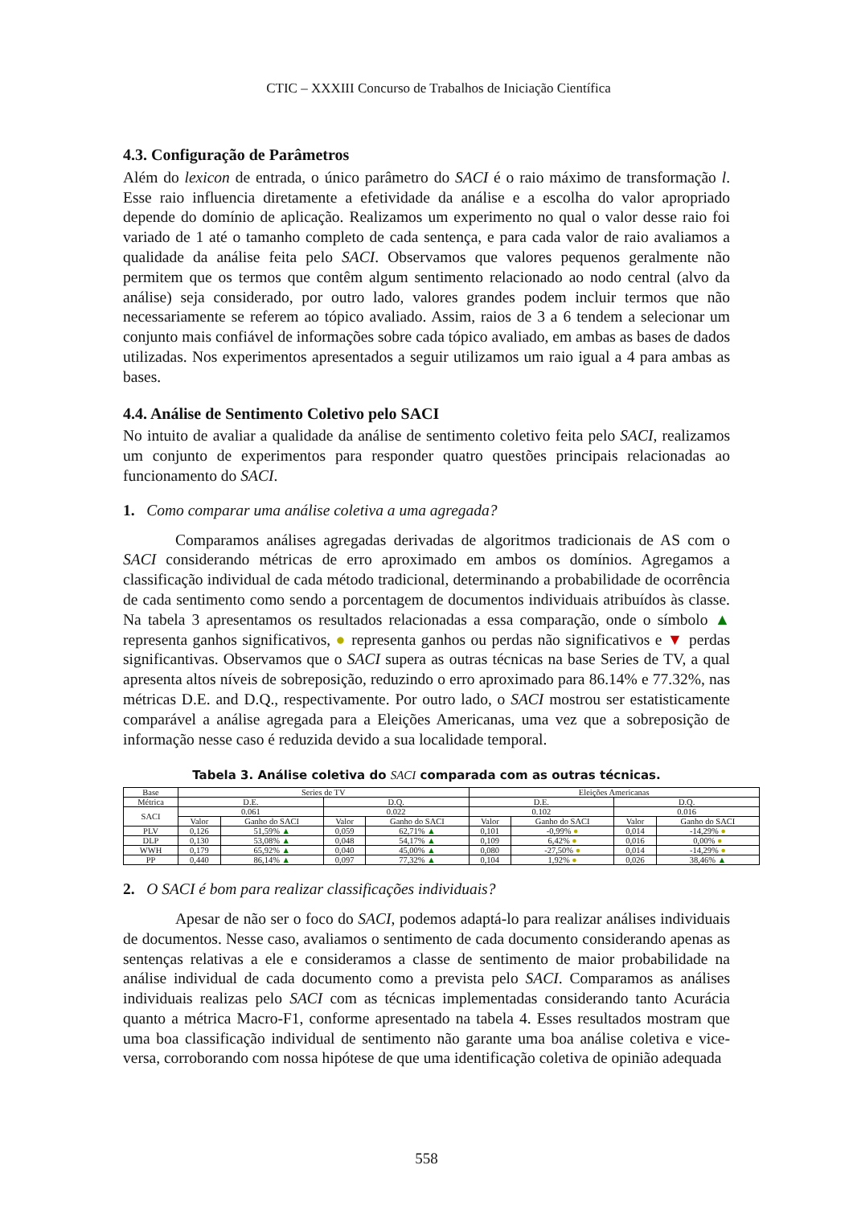CTIC – XXXIII Concurso de Trabalhos de Iniciação Científica
4.3. Configuração de Parâmetros
Além do lexicon de entrada, o único parâmetro do SACI é o raio máximo de transformação l. Esse raio influencia diretamente a efetividade da análise e a escolha do valor apropriado depende do domínio de aplicação. Realizamos um experimento no qual o valor desse raio foi variado de 1 até o tamanho completo de cada sentença, e para cada valor de raio avaliamos a qualidade da análise feita pelo SACI. Observamos que valores pequenos geralmente não permitem que os termos que contêm algum sentimento relacionado ao nodo central (alvo da análise) seja considerado, por outro lado, valores grandes podem incluir termos que não necessariamente se referem ao tópico avaliado. Assim, raios de 3 a 6 tendem a selecionar um conjunto mais confiável de informações sobre cada tópico avaliado, em ambas as bases de dados utilizadas. Nos experimentos apresentados a seguir utilizamos um raio igual a 4 para ambas as bases.
4.4. Análise de Sentimento Coletivo pelo SACI
No intuito de avaliar a qualidade da análise de sentimento coletivo feita pelo SACI, realizamos um conjunto de experimentos para responder quatro questões principais relacionadas ao funcionamento do SACI.
1. Como comparar uma análise coletiva a uma agregada?
Comparamos análises agregadas derivadas de algoritmos tradicionais de AS com o SACI considerando métricas de erro aproximado em ambos os domínios. Agregamos a classificação individual de cada método tradicional, determinando a probabilidade de ocorrência de cada sentimento como sendo a porcentagem de documentos individuais atribuídos às classe. Na tabela 3 apresentamos os resultados relacionadas a essa comparação, onde o símbolo ▲ representa ganhos significativos, ● representa ganhos ou perdas não significativos e ▼ perdas significantivas. Observamos que o SACI supera as outras técnicas na base Series de TV, a qual apresenta altos níveis de sobreposição, reduzindo o erro aproximado para 86.14% e 77.32%, nas métricas D.E. and D.Q., respectivamente. Por outro lado, o SACI mostrou ser estatisticamente comparável a análise agregada para a Eleições Americanas, uma vez que a sobreposição de informação nesse caso é reduzida devido a sua localidade temporal.
Tabela 3. Análise coletiva do SACI comparada com as outras técnicas.
| Base | Series de TV | | | | Eleições Americanas | | | |
| --- | --- | --- | --- | --- | --- | --- | --- | --- |
| Métrica | D.E. | | D.Q. | | D.E. | | D.Q. | |
| SACI | 0.061 | | 0.022 | | 0.102 | | 0.016 | |
| | Valor | Ganho do SACI | Valor | Ganho do SACI | Valor | Ganho do SACI | Valor | Ganho do SACI |
| PLV | 0,126 | 51,59% ▲ | 0,059 | 62,71% ▲ | 0,101 | -0,99% ● | 0,014 | -14,29% ● |
| DLP | 0,130 | 53,08% ▲ | 0,048 | 54,17% ▲ | 0,109 | 6,42% ● | 0,016 | 0,00% ● |
| WWH | 0,179 | 65,92% ▲ | 0,040 | 45,00% ▲ | 0,080 | -27,50% ● | 0,014 | -14,29% ● |
| PP | 0,440 | 86,14% ▲ | 0,097 | 77,32% ▲ | 0,104 | 1,92% ● | 0,026 | 38,46% ▲ |
2. O SACI é bom para realizar classificações individuais?
Apesar de não ser o foco do SACI, podemos adaptá-lo para realizar análises individuais de documentos. Nesse caso, avaliamos o sentimento de cada documento considerando apenas as sentenças relativas a ele e consideramos a classe de sentimento de maior probabilidade na análise individual de cada documento como a prevista pelo SACI. Comparamos as análises individuais realizas pelo SACI com as técnicas implementadas considerando tanto Acurácia quanto a métrica Macro-F1, conforme apresentado na tabela 4. Esses resultados mostram que uma boa classificação individual de sentimento não garante uma boa análise coletiva e vice-versa, corroborando com nossa hipótese de que uma identificação coletiva de opinião adequada
558